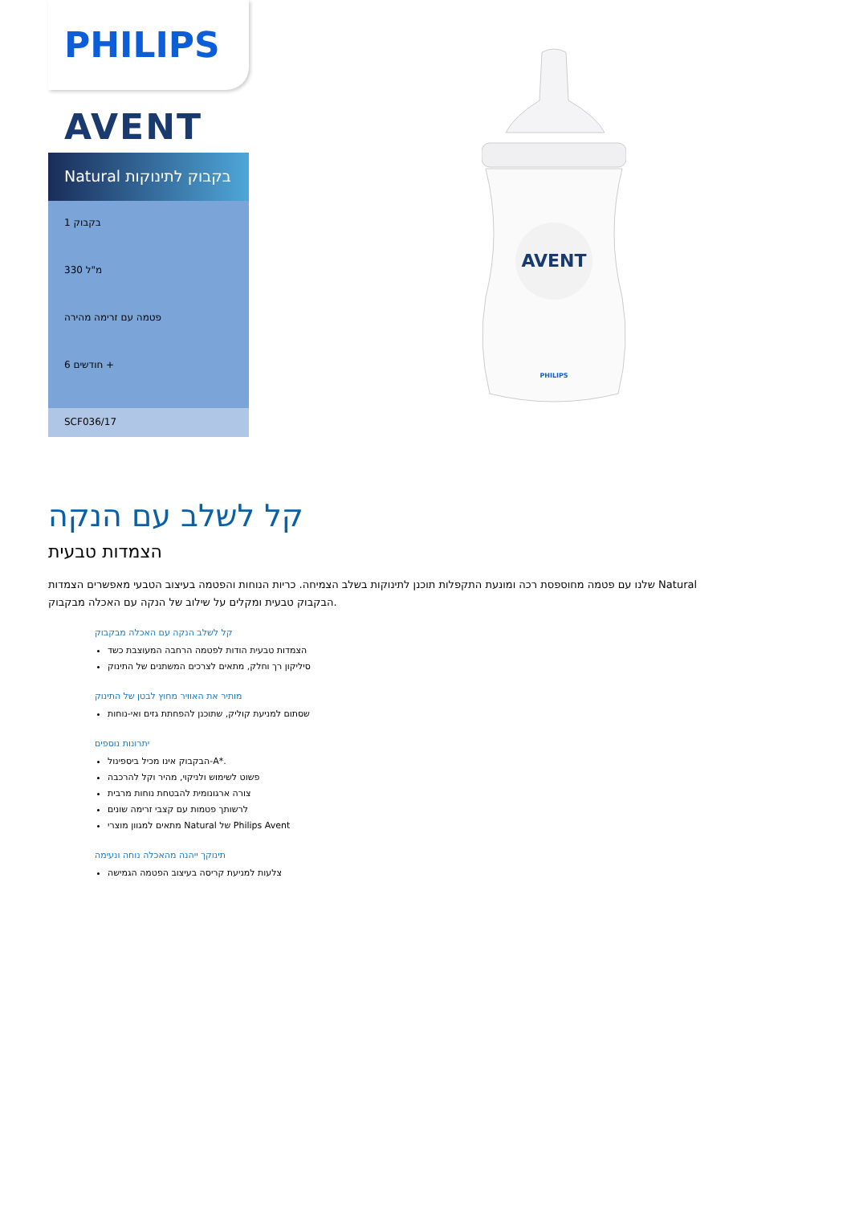PHILIPS
AVENT
Natural בקבוק לתינוקות
1 בקבוק
330 מ"ל
פטמה עם זרימה מהירה
6 חודשים +
SCF036/17
AVENT
PHILIPS
קל לשלב עם הנקה
הצמדות טבעית
שלנו עם פטמה מחוספסת רכה ומונעת התקפלות תוכנן לתינוקות בשלב הצמיחה. כריות הנוחות והפטמה בעיצוב הטבעי מאפשרים הצמדות Natural הבקבוק טבעית ומקלים על שילוב של הנקה עם האכלה מבקבוק.
קל לשלב הנקה עם האכלה מבקבוק
הצמדות טבעית הודות לפטמה הרחבה המעוצבת כשד
סיליקון רך וחלק, מתאים לצרכים המשתנים של התינוק
מותיר את האוויר מחוץ לבטן של התינוק
שסתום למניעת קוליק, שתוכנן להפחתת גזים ואי-נוחות
יתרונות נוספים
הבקבוק אינו מכיל ביספינול-A*.
פשוט לשימוש ולניקוי, מהיר וקל להרכבה
צורה ארגונומית להבטחת נוחות מרבית
לרשותך פטמות עם קצבי זרימה שונים
מתאים למגוון מוצרי Natural של Philips Avent
תינוקך ייהנה מהאכלה נוחה ונעימה
צלעות למניעת קריסה בעיצוב הפטמה הגמישה